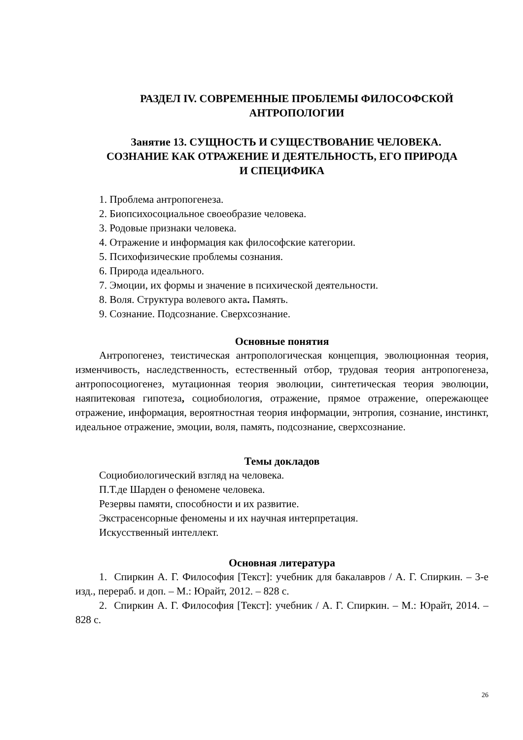РАЗДЕЛ IV. СОВРЕМЕННЫЕ ПРОБЛЕМЫ ФИЛОСОФСКОЙ
АНТРОПОЛОГИИ
Занятие 13. СУЩНОСТЬ И СУЩЕСТВОВАНИЕ ЧЕЛОВЕКА.
СОЗНАНИЕ КАК ОТРАЖЕНИЕ И ДЕЯТЕЛЬНОСТЬ, ЕГО ПРИРОДА
И СПЕЦИФИКА
1. Проблема антропогенеза.
2. Биопсихосоциальное своеобразие человека.
3. Родовые признаки человека.
4. Отражение и информация как философские категории.
5. Психофизические проблемы сознания.
6. Природа идеального.
7. Эмоции, их формы и значение в психической деятельности.
8. Воля. Структура волевого акта. Память.
9. Сознание. Подсознание. Сверхсознание.
Основные понятия
Антропогенез, теистическая антропологическая концепция, эволюционная теория, изменчивость, наследственность, естественный отбор, трудовая теория антропогенеза, антропосоциогенез, мутационная теория эволюции, синтетическая теория эволюции, наяпитековая гипотеза, социобиология, отражение, прямое отражение, опережающее отражение, информация, вероятностная теория информации, энтропия, сознание, инстинкт, идеальное отражение, эмоции, воля, память, подсознание, сверхсознание.
Темы докладов
Социобиологический взгляд на человека.
П.Т.де Шарден о феномене человека.
Резервы памяти, способности и их развитие.
Экстрасенсорные феномены и их научная интерпретация.
Искусственный интеллект.
Основная литература
1. Спиркин А. Г. Философия [Текст]: учебник для бакалавров / А. Г. Спиркин. – 3-е изд., перераб. и доп. – М.: Юрайт, 2012. – 828 с.
2. Спиркин А. Г. Философия [Текст]: учебник / А. Г. Спиркин. – М.: Юрайт, 2014. – 828 с.
26